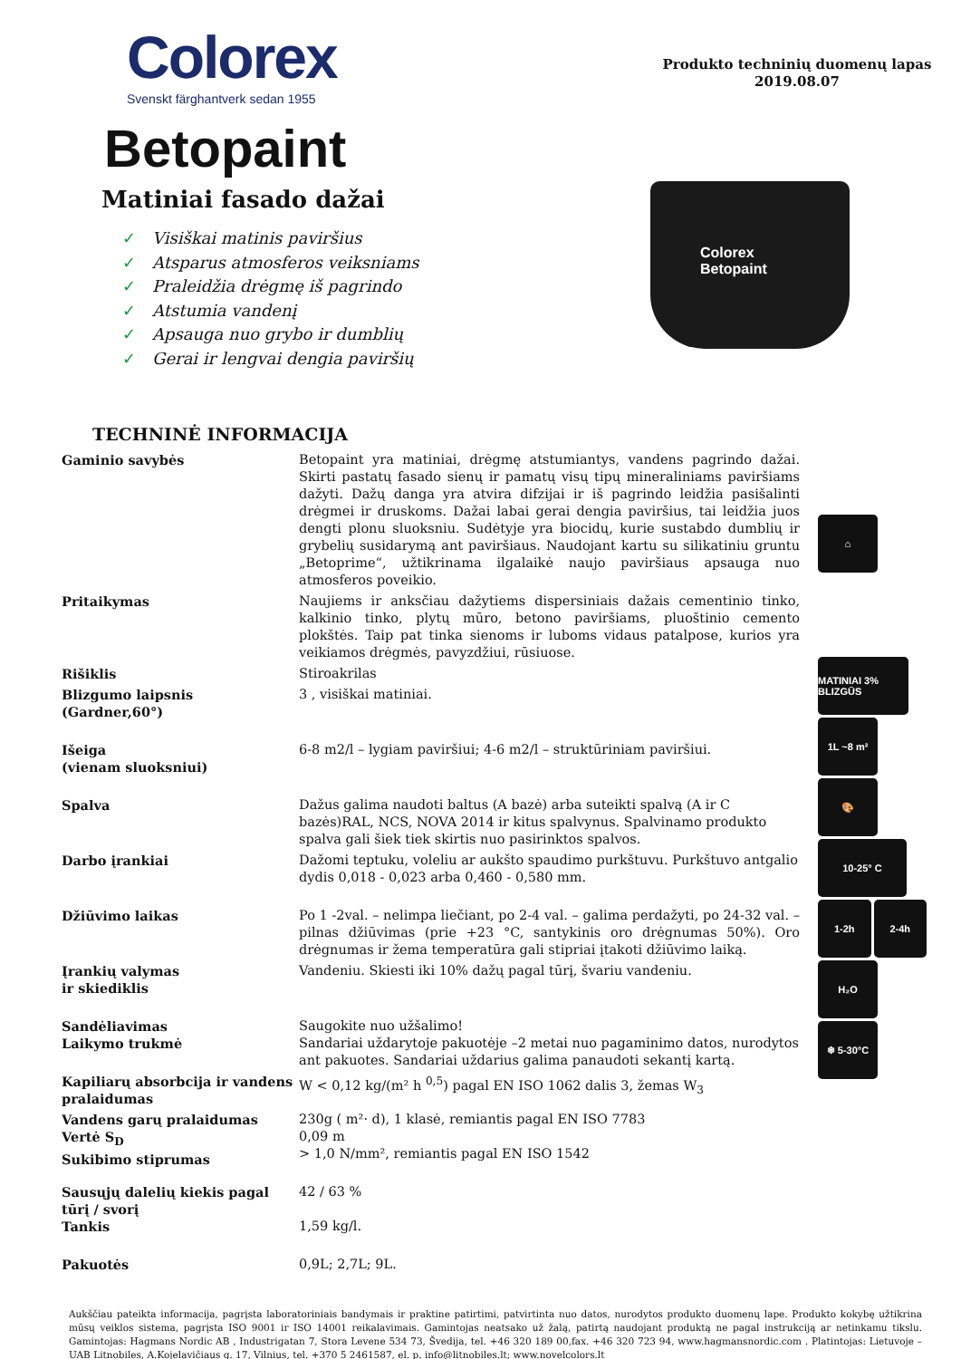Colorex
Svenskt färghantverk sedan 1955
Produkto techninių duomenų lapas
2019.08.07
Betopaint
Matiniai fasado dažai
✓ Visiškai matinis paviršius
✓ Atsparus atmosferos veiksniams
✓ Praleidžia drėgmę iš pagrindo
✓ Atstumia vandenį
✓ Apsauga nuo grybo ir dumblių
✓ Gerai ir lengvai dengia paviršių
Colorex
Betopaint
TECHNINĖ INFORMACIJA
| Gaminio savybės | Betopaint yra matiniai, drėgmę atstumiantys, vandens pagrindo dažai. Skirti pastatų fasado sienų ir pamatų visų tipų mineraliniams paviršiams dažyti. Dažų danga yra atvira difzijai ir iš pagrindo leidžia pasišalinti drėgmei ir druskoms. Dažai labai gerai dengia paviršius, tai leidžia juos dengti plonu sluoksniu. Sudėtyje yra biocidų, kurie sustabdo dumblių ir grybelių susidarymą ant paviršiaus. Naudojant kartu su silikatiniu gruntu „Betoprime“, užtikrinama ilgalaikė naujo paviršiaus apsauga nuo atmosferos poveikio. |
| Pritaikymas | Naujiems ir anksčiau dažytiems dispersiniais dažais cementinio tinko, kalkinio tinko, plytų mūro, betono paviršiams, pluoštinio cemento plokštės. Taip pat tinka sienoms ir luboms vidaus patalpose, kurios yra veikiamos drėgmės, pavyzdžiui, rūsiuose. |
| Rišiklis | Stiroakrilas |
| Blizgumo laipsnis (Gardner,60°) | 3 , visiškai matiniai. |
| Išeiga (vienam sluoksniui) | 6-8 m2/l – lygiam paviršiui; 4-6 m2/l – struktūriniam paviršiui. |
| Spalva | Dažus galima naudoti baltus (A bazė) arba suteikti spalvą (A ir C bazės)RAL, NCS, NOVA 2014 ir kitus spalvynus. Spalvinamo produkto spalva gali šiek tiek skirtis nuo pasirinktos spalvos. |
| Darbo įrankiai | Dažomi teptuku, voleliu ar aukšto spaudimo purkštuvu. Purkštuvo antgalio dydis 0,018 - 0,023 arba 0,460 - 0,580 mm. |
| Džiūvimo laikas | Po 1 -2val. – nelimpa liečiant, po 2-4 val. – galima perdažyti, po 24-32 val. – pilnas džiūvimas (prie +23 °C, santykinis oro drėgnumas 50%). Oro drėgnumas ir žema temperatūra gali stipriai įtakoti džiūvimo laiką. |
| Įrankių valymas ir skiediklis | Vandeniu. Skiesti iki 10% dažų pagal tūrį, švariu vandeniu. |
| Sandėliavimas Laikymo trukmė | Saugokite nuo užšalimo! Sandariai uždarytoje pakuotėje –2 metai nuo pagaminimo datos, nurodytos ant pakuotes. Sandariai uždarius galima panaudoti sekantį kartą. |
| Kapiliarų absorbcija ir vandens pralaidumas | W < 0,12 kg/(m² h <sup>0,5</sup>) pagal EN ISO 1062 dalis 3, žemas W<sub>3</sub> |
| Vandens garų pralaidumas Vertė S<sub>D</sub> Sukibimo stiprumas | 230g ( m²· d), 1 klasė, remiantis pagal EN ISO 7783 0,09 m > 1,0 N/mm², remiantis pagal EN ISO 1542 |
| Sausųjų dalelių kiekis pagal tūrį / svorį Tankis | 42 / 63 % 1,59 kg/l. |
| Pakuotės | 0,9L; 2,7L; 9L. |
⌂
MATINIAI 3% BLIZGŪS
1L ~8 m²
🎨
10-25° C
1-2h 2-4h
H₂O
❄ 5-30°C
Aukščiau pateikta informacija, pagrįsta laboratoriniais bandymais ir praktine patirtimi, patvirtinta nuo datos, nurodytos produkto duomenų lape. Produkto kokybę užtikrina mūsų veiklos sistema, pagrįsta ISO 9001 ir ISO 14001 reikalavimais. Gamintojas neatsako už žalą, patirtą naudojant produktą ne pagal instrukciją ar netinkamu tikslu. Gamintojas: Hagmans Nordic AB , Industrigatan 7, Stora Levene 534 73, Švedija, tel. +46 320 189 00,fax. +46 320 723 94, www.hagmansnordic.com . Platintojas: Lietuvoje – UAB Litnobiles, A.Kojelavičiaus g. 17, Vilnius, tel. +370 5 2461587, el. p. info@litnobiles.lt; www.novelcolors.lt